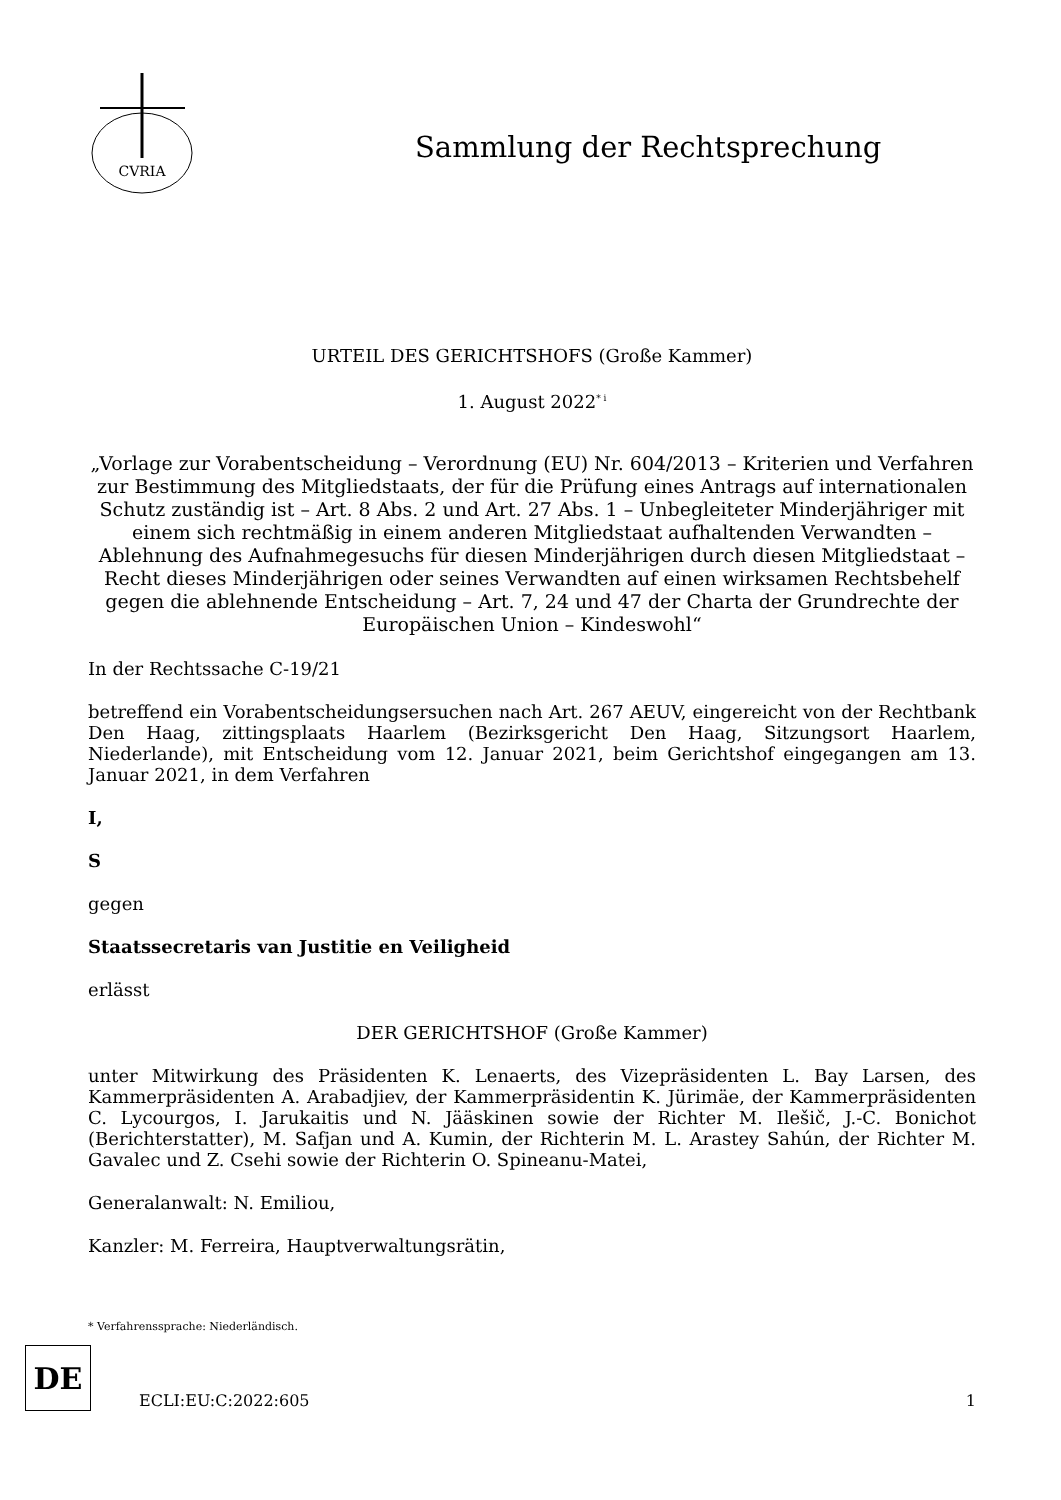CVRIA
Sammlung der Rechtsprechung
URTEIL DES GERICHTSHOFS (Große Kammer)
1. August 2022<sup>* i</sup>
„Vorlage zur Vorabentscheidung – Verordnung (EU) Nr. 604/2013 – Kriterien und Verfahren zur Bestimmung des Mitgliedstaats, der für die Prüfung eines Antrags auf internationalen Schutz zuständig ist – Art. 8 Abs. 2 und Art. 27 Abs. 1 – Unbegleiteter Minderjähriger mit einem sich rechtmäßig in einem anderen Mitgliedstaat aufhaltenden Verwandten – Ablehnung des Aufnahmegesuchs für diesen Minderjährigen durch diesen Mitgliedstaat – Recht dieses Minderjährigen oder seines Verwandten auf einen wirksamen Rechtsbehelf gegen die ablehnende Entscheidung – Art. 7, 24 und 47 der Charta der Grundrechte der Europäischen Union – Kindeswohl“
In der Rechtssache C-19/21
betreffend ein Vorabentscheidungsersuchen nach Art. 267 AEUV, eingereicht von der Rechtbank Den Haag, zittingsplaats Haarlem (Bezirksgericht Den Haag, Sitzungsort Haarlem, Niederlande), mit Entscheidung vom 12. Januar 2021, beim Gerichtshof eingegangen am 13. Januar 2021, in dem Verfahren
I,
S
gegen
Staatssecretaris van Justitie en Veiligheid
erlässt
DER GERICHTSHOF (Große Kammer)
unter Mitwirkung des Präsidenten K. Lenaerts, des Vizepräsidenten L. Bay Larsen, des Kammerpräsidenten A. Arabadjiev, der Kammerpräsidentin K. Jürimäe, der Kammerpräsidenten C. Lycourgos, I. Jarukaitis und N. Jääskinen sowie der Richter M. Ilešič, J.-C. Bonichot (Berichterstatter), M. Safjan und A. Kumin, der Richterin M. L. Arastey Sahún, der Richter M. Gavalec und Z. Csehi sowie der Richterin O. Spineanu-Matei,
Generalanwalt: N. Emiliou,
Kanzler: M. Ferreira, Hauptverwaltungsrätin,
* Verfahrenssprache: Niederländisch.
DE
ECLI:EU:C:2022:605
1